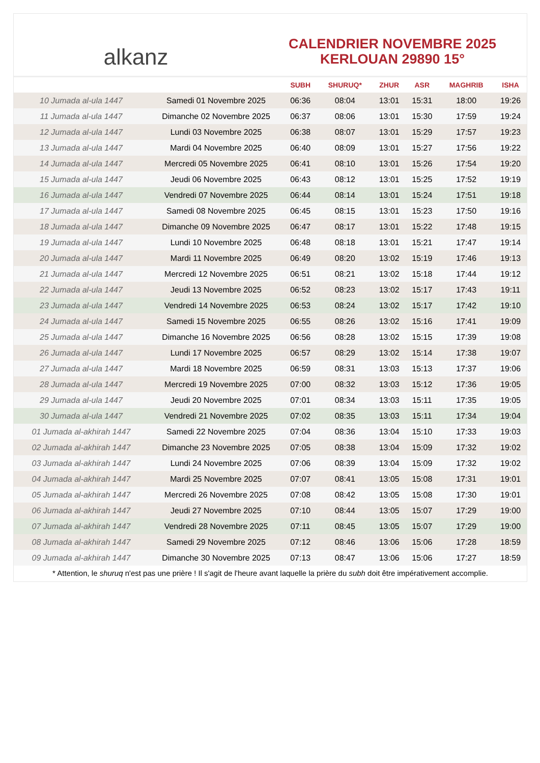alkanz
CALENDRIER NOVEMBRE 2025
KERLOUAN 29890 15°
| | | SUBH | SHURUQ* | ZHUR | ASR | MAGHRIB | ISHA |
| --- | --- | --- | --- | --- | --- | --- | --- |
| 10 Jumada al-ula 1447 | Samedi 01 Novembre 2025 | 06:36 | 08:04 | 13:01 | 15:31 | 18:00 | 19:26 |
| 11 Jumada al-ula 1447 | Dimanche 02 Novembre 2025 | 06:37 | 08:06 | 13:01 | 15:30 | 17:59 | 19:24 |
| 12 Jumada al-ula 1447 | Lundi 03 Novembre 2025 | 06:38 | 08:07 | 13:01 | 15:29 | 17:57 | 19:23 |
| 13 Jumada al-ula 1447 | Mardi 04 Novembre 2025 | 06:40 | 08:09 | 13:01 | 15:27 | 17:56 | 19:22 |
| 14 Jumada al-ula 1447 | Mercredi 05 Novembre 2025 | 06:41 | 08:10 | 13:01 | 15:26 | 17:54 | 19:20 |
| 15 Jumada al-ula 1447 | Jeudi 06 Novembre 2025 | 06:43 | 08:12 | 13:01 | 15:25 | 17:52 | 19:19 |
| 16 Jumada al-ula 1447 | Vendredi 07 Novembre 2025 | 06:44 | 08:14 | 13:01 | 15:24 | 17:51 | 19:18 |
| 17 Jumada al-ula 1447 | Samedi 08 Novembre 2025 | 06:45 | 08:15 | 13:01 | 15:23 | 17:50 | 19:16 |
| 18 Jumada al-ula 1447 | Dimanche 09 Novembre 2025 | 06:47 | 08:17 | 13:01 | 15:22 | 17:48 | 19:15 |
| 19 Jumada al-ula 1447 | Lundi 10 Novembre 2025 | 06:48 | 08:18 | 13:01 | 15:21 | 17:47 | 19:14 |
| 20 Jumada al-ula 1447 | Mardi 11 Novembre 2025 | 06:49 | 08:20 | 13:02 | 15:19 | 17:46 | 19:13 |
| 21 Jumada al-ula 1447 | Mercredi 12 Novembre 2025 | 06:51 | 08:21 | 13:02 | 15:18 | 17:44 | 19:12 |
| 22 Jumada al-ula 1447 | Jeudi 13 Novembre 2025 | 06:52 | 08:23 | 13:02 | 15:17 | 17:43 | 19:11 |
| 23 Jumada al-ula 1447 | Vendredi 14 Novembre 2025 | 06:53 | 08:24 | 13:02 | 15:17 | 17:42 | 19:10 |
| 24 Jumada al-ula 1447 | Samedi 15 Novembre 2025 | 06:55 | 08:26 | 13:02 | 15:16 | 17:41 | 19:09 |
| 25 Jumada al-ula 1447 | Dimanche 16 Novembre 2025 | 06:56 | 08:28 | 13:02 | 15:15 | 17:39 | 19:08 |
| 26 Jumada al-ula 1447 | Lundi 17 Novembre 2025 | 06:57 | 08:29 | 13:02 | 15:14 | 17:38 | 19:07 |
| 27 Jumada al-ula 1447 | Mardi 18 Novembre 2025 | 06:59 | 08:31 | 13:03 | 15:13 | 17:37 | 19:06 |
| 28 Jumada al-ula 1447 | Mercredi 19 Novembre 2025 | 07:00 | 08:32 | 13:03 | 15:12 | 17:36 | 19:05 |
| 29 Jumada al-ula 1447 | Jeudi 20 Novembre 2025 | 07:01 | 08:34 | 13:03 | 15:11 | 17:35 | 19:05 |
| 30 Jumada al-ula 1447 | Vendredi 21 Novembre 2025 | 07:02 | 08:35 | 13:03 | 15:11 | 17:34 | 19:04 |
| 01 Jumada al-akhirah 1447 | Samedi 22 Novembre 2025 | 07:04 | 08:36 | 13:04 | 15:10 | 17:33 | 19:03 |
| 02 Jumada al-akhirah 1447 | Dimanche 23 Novembre 2025 | 07:05 | 08:38 | 13:04 | 15:09 | 17:32 | 19:02 |
| 03 Jumada al-akhirah 1447 | Lundi 24 Novembre 2025 | 07:06 | 08:39 | 13:04 | 15:09 | 17:32 | 19:02 |
| 04 Jumada al-akhirah 1447 | Mardi 25 Novembre 2025 | 07:07 | 08:41 | 13:05 | 15:08 | 17:31 | 19:01 |
| 05 Jumada al-akhirah 1447 | Mercredi 26 Novembre 2025 | 07:08 | 08:42 | 13:05 | 15:08 | 17:30 | 19:01 |
| 06 Jumada al-akhirah 1447 | Jeudi 27 Novembre 2025 | 07:10 | 08:44 | 13:05 | 15:07 | 17:29 | 19:00 |
| 07 Jumada al-akhirah 1447 | Vendredi 28 Novembre 2025 | 07:11 | 08:45 | 13:05 | 15:07 | 17:29 | 19:00 |
| 08 Jumada al-akhirah 1447 | Samedi 29 Novembre 2025 | 07:12 | 08:46 | 13:06 | 15:06 | 17:28 | 18:59 |
| 09 Jumada al-akhirah 1447 | Dimanche 30 Novembre 2025 | 07:13 | 08:47 | 13:06 | 15:06 | 17:27 | 18:59 |
* Attention, le shuruq n'est pas une prière ! Il s'agit de l'heure avant laquelle la prière du subh doit être impérativement accomplie.